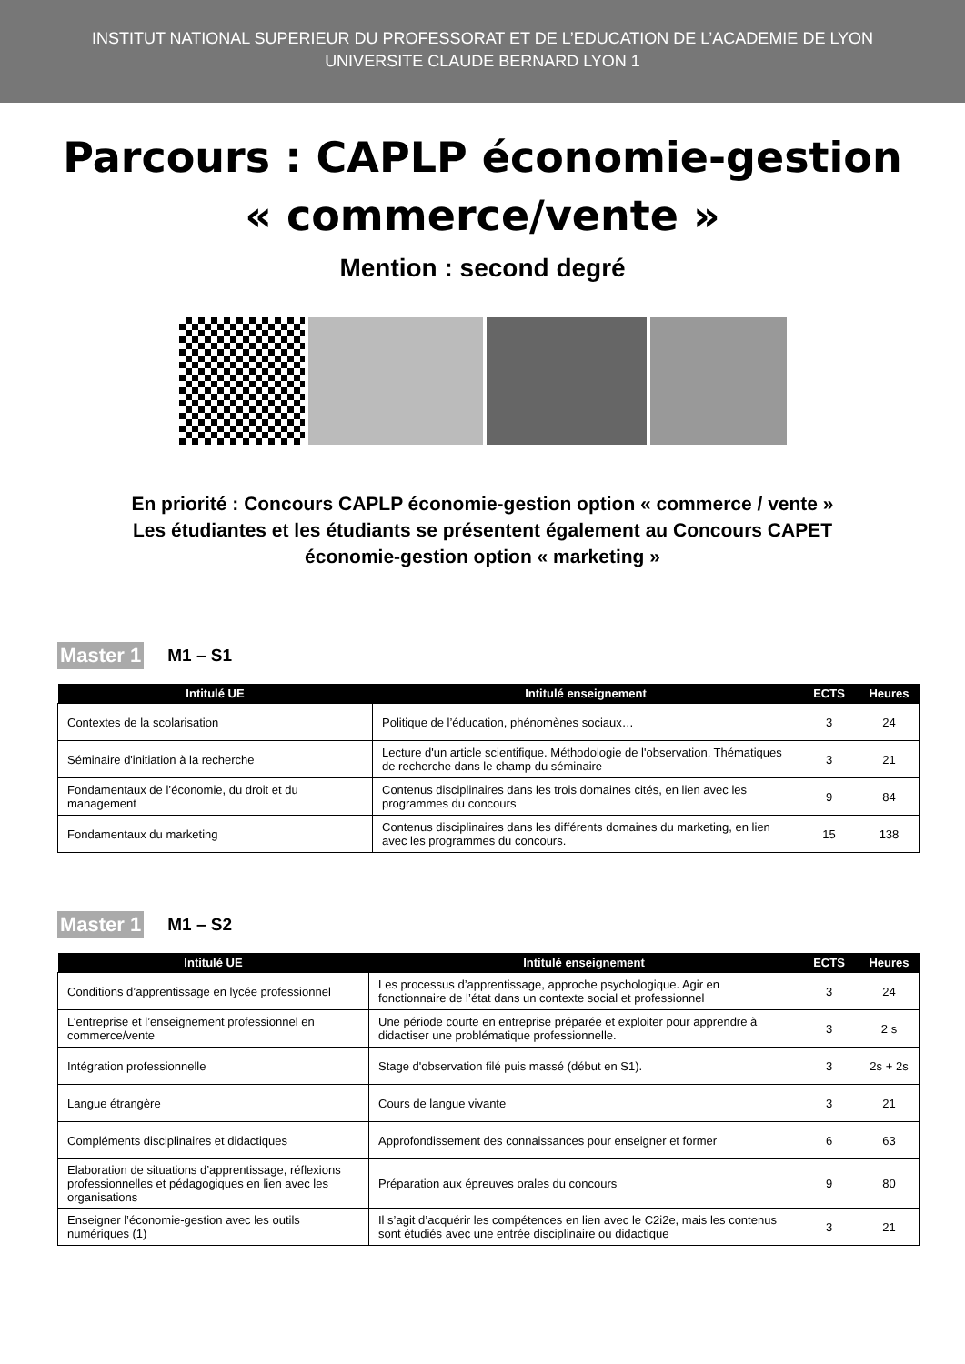INSTITUT NATIONAL SUPERIEUR DU PROFESSORAT ET DE L’EDUCATION DE L’ACADEMIE DE LYON
UNIVERSITE CLAUDE BERNARD LYON 1
Parcours : CAPLP économie-gestion
« commerce/vente »
Mention : second degré
En priorité : Concours CAPLP économie-gestion option « commerce / vente »
Les étudiantes et les étudiants se présentent également au Concours CAPET
économie-gestion option « marketing »
Master 1 M1 – S1
| Intitulé UE | Intitulé enseignement | ECTS | Heures |
| --- | --- | --- | --- |
| Contextes de la scolarisation | Politique de l’éducation, phénomènes sociaux… | 3 | 24 |
| Séminaire d'initiation à la recherche | Lecture d'un article scientifique. Méthodologie de l'observation. Thématiques de recherche dans le champ du séminaire | 3 | 21 |
| Fondamentaux de l’économie, du droit et du management | Contenus disciplinaires dans les trois domaines cités, en lien avec les programmes du concours | 9 | 84 |
| Fondamentaux du marketing | Contenus disciplinaires dans les différents domaines du marketing, en lien avec les programmes du concours. | 15 | 138 |
Master 1 M1 – S2
| Intitulé UE | Intitulé enseignement | ECTS | Heures |
| --- | --- | --- | --- |
| Conditions d’apprentissage en lycée professionnel | Les processus d’apprentissage, approche psychologique. Agir en fonctionnaire de l’état dans un contexte social et professionnel | 3 | 24 |
| L’entreprise et l’enseignement professionnel en commerce/vente | Une période courte en entreprise préparée et exploiter pour apprendre à didactiser une problématique professionnelle. | 3 | 2 s |
| Intégration professionnelle | Stage d'observation filé puis massé (début en S1). | 3 | 2s + 2s |
| Langue étrangère | Cours de langue vivante | 3 | 21 |
| Compléments disciplinaires et didactiques | Approfondissement des connaissances pour enseigner et former | 6 | 63 |
| Elaboration de situations d’apprentissage, réflexions professionnelles et pédagogiques en lien avec les organisations | Préparation aux épreuves orales du concours | 9 | 80 |
| Enseigner l’économie-gestion avec les outils numériques (1) | Il s’agit d’acquérir les compétences en lien avec le C2i2e, mais les contenus sont étudiés avec une entrée disciplinaire ou didactique | 3 | 21 |